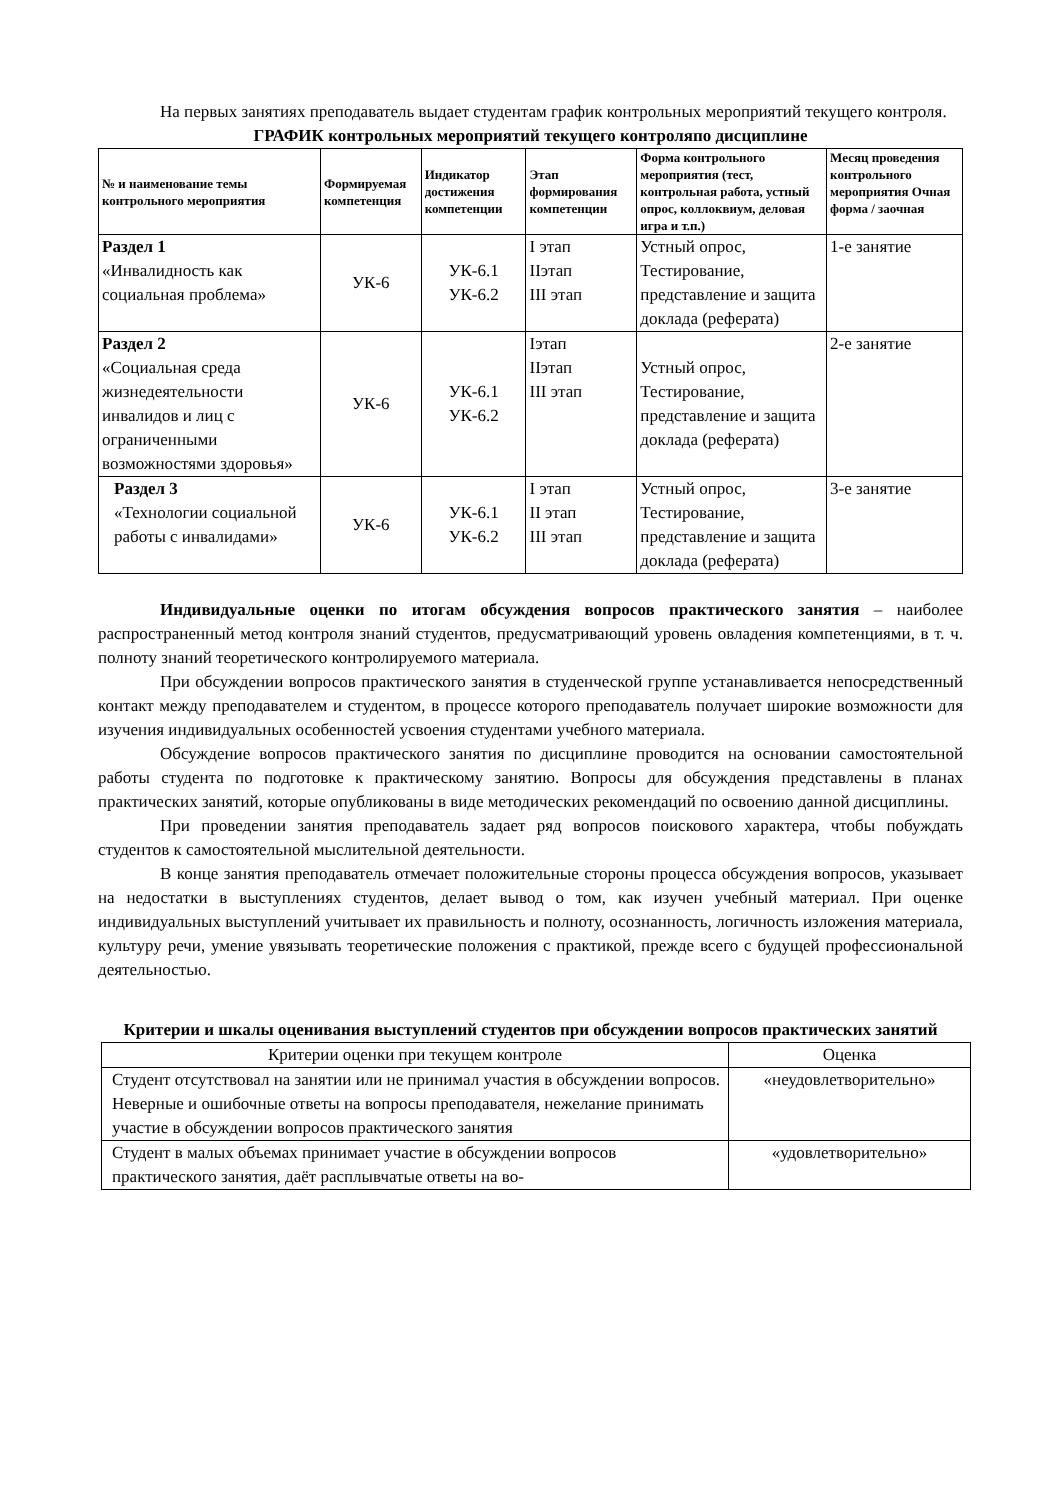На первых занятиях преподаватель выдает студентам график контрольных мероприятий текущего контроля.
ГРАФИК контрольных мероприятий текущего контроляпо дисциплине
| № и наименование темы контрольного мероприятия | Формируемая компетенция | Индикатор достижения компетенции | Этап формирования компетенции | Форма контрольного мероприятия (тест, контрольная работа, устный опрос, коллоквиум, деловая игра и т.п.) | Месяц проведения контрольного мероприятия Очная форма / заочная |
| --- | --- | --- | --- | --- | --- |
| Раздел 1 «Инвалидность как социальная проблема» | УК-6 | УК-6.1 УК-6.2 | I этап IIэтап III этап | Устный опрос, Тестирование, представление и защита доклада (реферата) | 1-е занятие |
| Раздел 2 «Социальная среда жизнедеятельности инвалидов и лиц с ограниченными возможностями здоровья» | УК-6 | УК-6.1 УК-6.2 | Iэтап IIэтап III этап | Устный опрос, Тестирование, представление и защита доклада (реферата) | 2-е занятие |
| Раздел 3 «Технологии социальной работы с инвалидами» | УК-6 | УК-6.1 УК-6.2 | I этап II этап III этап | Устный опрос, Тестирование, представление и защита доклада (реферата) | 3-е занятие |
Индивидуальные оценки по итогам обсуждения вопросов практического занятия – наиболее распространенный метод контроля знаний студентов, предусматривающий уровень овладения компетенциями, в т. ч. полноту знаний теоретического контролируемого материала.
При обсуждении вопросов практического занятия в студенческой группе устанавливается непосредственный контакт между преподавателем и студентом, в процессе которого преподаватель получает широкие возможности для изучения индивидуальных особенностей усвоения студентами учебного материала.
Обсуждение вопросов практического занятия по дисциплине проводится на основании самостоятельной работы студента по подготовке к практическому занятию. Вопросы для обсуждения представлены в планах практических занятий, которые опубликованы в виде методических рекомендаций по освоению данной дисциплины.
При проведении занятия преподаватель задает ряд вопросов поискового характера, чтобы побуждать студентов к самостоятельной мыслительной деятельности.
В конце занятия преподаватель отмечает положительные стороны процесса обсуждения вопросов, указывает на недостатки в выступлениях студентов, делает вывод о том, как изучен учебный материал. При оценке индивидуальных выступлений учитывает их правильность и полноту, осознанность, логичность изложения материала, культуру речи, умение увязывать теоретические положения с практикой, прежде всего с будущей профессиональной деятельностью.
Критерии и шкалы оценивания выступлений студентов при обсуждении вопросов практических занятий
| Критерии оценки при текущем контроле | Оценка |
| Студент отсутствовал на занятии или не принимал участия в обсуждении вопросов. Неверные и ошибочные ответы на вопросы преподавателя, нежелание принимать участие в обсуждении вопросов практического занятия | «неудовлетворительно» |
| Студент в малых объемах принимает участие в обсуждении вопросов практического занятия, даёт расплывчатые ответы на во- | «удовлетворительно» |